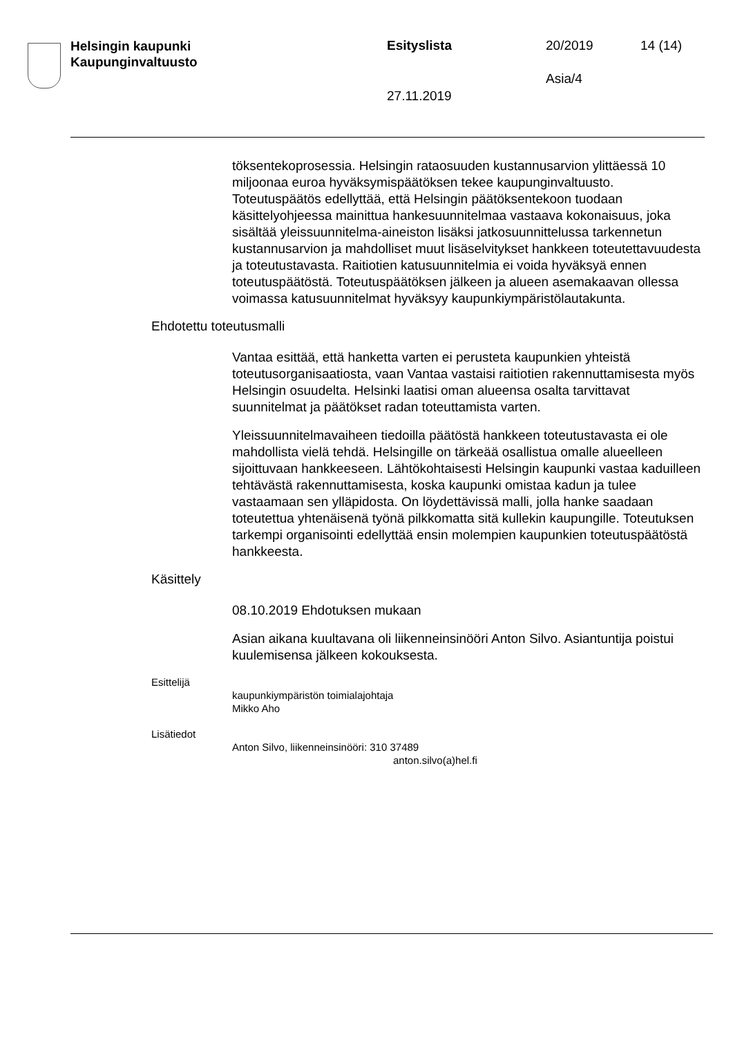Helsingin kaupunki
Kaupunginvaltuusto
Esityslista 20/2019 14 (14)
Asia/4
27.11.2019
töksentekoprosessia. Helsingin rataosuuden kustannusarvion ylittäessä 10 miljoonaa euroa hyväksymispäätöksen tekee kaupunginvaltuusto. Toteutuspäätös edellyttää, että Helsingin päätöksentekoon tuodaan käsittelyohjeessa mainittua hankesuunnitelmaa vastaava kokonaisuus, joka sisältää yleissuunnitelma-aineiston lisäksi jatkosuunnittelussa tarkennetun kustannusarvion ja mahdolliset muut lisäselvitykset hankkeen toteutettavuudesta ja toteutustavasta. Raitiotien katusuunnitelmia ei voida hyväksyä ennen toteutuspäätöstä. Toteutuspäätöksen jälkeen ja alueen asemakaavan ollessa voimassa katusuunnitelmat hyväksyy kaupunkiympäristölautakunta.
Ehdotettu toteutusmalli
Vantaa esittää, että hanketta varten ei perusteta kaupunkien yhteistä toteutusorganisaatiosta, vaan Vantaa vastaisi raitiotien rakennuttamisesta myös Helsingin osuudelta. Helsinki laatisi oman alueensa osalta tarvittavat suunnitelmat ja päätökset radan toteuttamista varten.
Yleissuunnitelmavaiheen tiedoilla päätöstä hankkeen toteutustavasta ei ole mahdollista vielä tehdä. Helsingille on tärkeää osallistua omalle alueelleen sijoittuvaan hankkeeseen. Lähtökohtaisesti Helsingin kaupunki vastaa kaduilleen tehtävästä rakennuttamisesta, koska kaupunki omistaa kadun ja tulee vastaamaan sen ylläpidosta. On löydettävissä malli, jolla hanke saadaan toteutettua yhtenäisenä työnä pilkkomatta sitä kullekin kaupungille. Toteutuksen tarkempi organisointi edellyttää ensin molempien kaupunkien toteutuspäätöstä hankkeesta.
Käsittely
08.10.2019 Ehdotuksen mukaan
Asian aikana kuultavana oli liikenneinsinööri Anton Silvo. Asiantuntija poistui kuulemisensa jälkeen kokouksesta.
Esittelijä
kaupunkiympäristön toimialajohtaja
Mikko Aho
Lisätiedot
Anton Silvo, liikenneinsinööri: 310 37489
anton.silvo(a)hel.fi